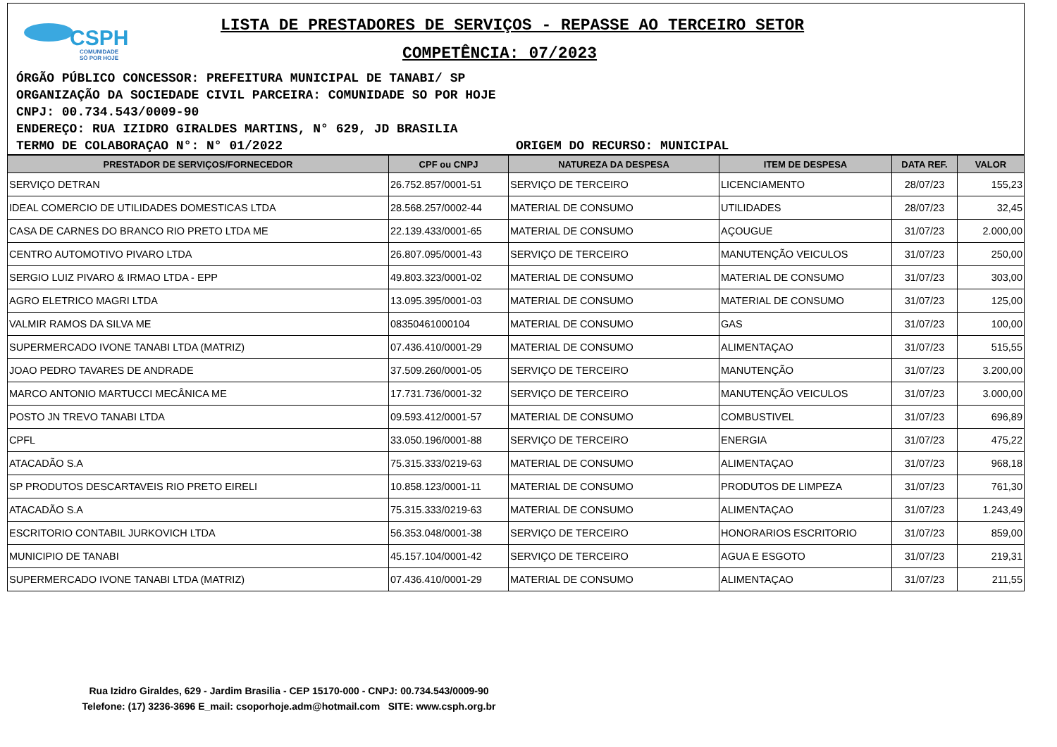CSPH
COMUNIDADE
SÓ POR HOJE
LISTA DE PRESTADORES DE SERVIÇOS - REPASSE AO TERCEIRO SETOR
COMPETÊNCIA: 07/2023
ÓRGÃO PÚBLICO CONCESSOR: PREFEITURA MUNICIPAL DE TANABI/ SP
ORGANIZAÇÃO DA SOCIEDADE CIVIL PARCEIRA: COMUNIDADE SO POR HOJE
CNPJ: 00.734.543/0009-90
ENDEREÇO: RUA IZIDRO GIRALDES MARTINS, N° 629, JD BRASILIA
TERMO DE COLABORAÇAO N°: N° 01/2022 ORIGEM DO RECURSO: MUNICIPAL
| PRESTADOR DE SERVIÇOS/FORNECEDOR | CPF ou CNPJ | NATUREZA DA DESPESA | ITEM DE DESPESA | DATA REF. | VALOR |
| --- | --- | --- | --- | --- | --- |
| SERVIÇO DETRAN | 26.752.857/0001-51 | SERVIÇO DE TERCEIRO | LICENCIAMENTO | 28/07/23 | 155,23 |
| IDEAL COMERCIO DE UTILIDADES DOMESTICAS LTDA | 28.568.257/0002-44 | MATERIAL DE CONSUMO | UTILIDADES | 28/07/23 | 32,45 |
| CASA DE CARNES DO BRANCO RIO PRETO LTDA ME | 22.139.433/0001-65 | MATERIAL DE CONSUMO | AÇOUGUE | 31/07/23 | 2.000,00 |
| CENTRO AUTOMOTIVO PIVARO LTDA | 26.807.095/0001-43 | SERVIÇO DE TERCEIRO | MANUTENÇÃO VEICULOS | 31/07/23 | 250,00 |
| SERGIO LUIZ PIVARO & IRMAO LTDA - EPP | 49.803.323/0001-02 | MATERIAL DE CONSUMO | MATERIAL DE CONSUMO | 31/07/23 | 303,00 |
| AGRO ELETRICO MAGRI LTDA | 13.095.395/0001-03 | MATERIAL DE CONSUMO | MATERIAL DE CONSUMO | 31/07/23 | 125,00 |
| VALMIR RAMOS DA SILVA ME | 08350461000104 | MATERIAL DE CONSUMO | GAS | 31/07/23 | 100,00 |
| SUPERMERCADO IVONE TANABI LTDA (MATRIZ) | 07.436.410/0001-29 | MATERIAL DE CONSUMO | ALIMENTAÇAO | 31/07/23 | 515,55 |
| JOAO PEDRO TAVARES DE ANDRADE | 37.509.260/0001-05 | SERVIÇO DE TERCEIRO | MANUTENÇÃO | 31/07/23 | 3.200,00 |
| MARCO ANTONIO MARTUCCI MECÂNICA ME | 17.731.736/0001-32 | SERVIÇO DE TERCEIRO | MANUTENÇÃO VEICULOS | 31/07/23 | 3.000,00 |
| POSTO JN TREVO TANABI LTDA | 09.593.412/0001-57 | MATERIAL DE CONSUMO | COMBUSTIVEL | 31/07/23 | 696,89 |
| CPFL | 33.050.196/0001-88 | SERVIÇO DE TERCEIRO | ENERGIA | 31/07/23 | 475,22 |
| ATACADÃO S.A | 75.315.333/0219-63 | MATERIAL DE CONSUMO | ALIMENTAÇAO | 31/07/23 | 968,18 |
| SP PRODUTOS DESCARTAVEIS RIO PRETO EIRELI | 10.858.123/0001-11 | MATERIAL DE CONSUMO | PRODUTOS DE LIMPEZA | 31/07/23 | 761,30 |
| ATACADÃO S.A | 75.315.333/0219-63 | MATERIAL DE CONSUMO | ALIMENTAÇAO | 31/07/23 | 1.243,49 |
| ESCRITORIO CONTABIL JURKOVICH LTDA | 56.353.048/0001-38 | SERVIÇO DE TERCEIRO | HONORARIOS ESCRITORIO | 31/07/23 | 859,00 |
| MUNICIPIO DE TANABI | 45.157.104/0001-42 | SERVIÇO DE TERCEIRO | AGUA E ESGOTO | 31/07/23 | 219,31 |
| SUPERMERCADO IVONE TANABI LTDA (MATRIZ) | 07.436.410/0001-29 | MATERIAL DE CONSUMO | ALIMENTAÇAO | 31/07/23 | 211,55 |
Rua Izidro Giraldes, 629 - Jardim Brasilia - CEP 15170-000 - CNPJ: 00.734.543/0009-90
Telefone: (17) 3236-3696 E_mail: csoporhoje.adm@hotmail.com SITE: www.csph.org.br